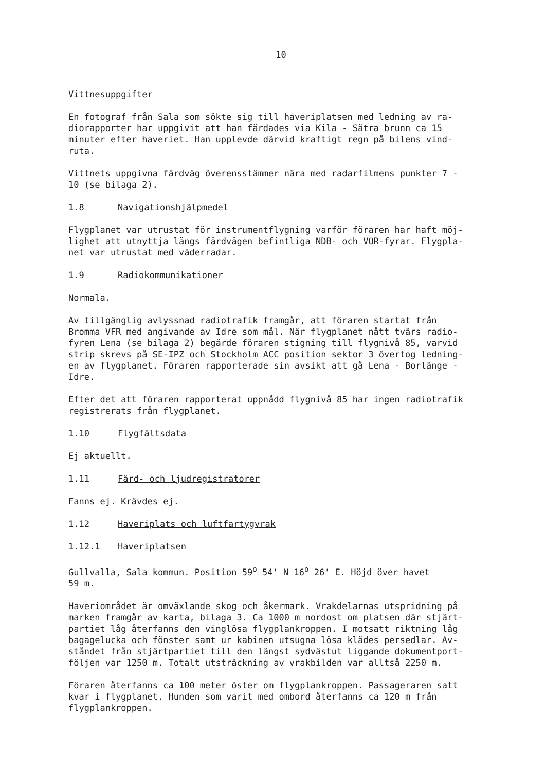10
Vittnesuppgifter
En fotograf från Sala som sökte sig till haveriplatsen med ledning av ra-
diorapporter har uppgivit att han färdades via Kila - Sätra brunn ca 15
minuter efter haveriet. Han upplevde därvid kraftigt regn på bilens vind-
ruta.
Vittnets uppgivna färdväg överensstämmer nära med radarfilmens punkter 7 -
10 (se bilaga 2).
1.8 Navigationshjälpmedel
Flygplanet var utrustat för instrumentflygning varför föraren har haft möj-
lighet att utnyttja längs färdvägen befintliga NDB- och VOR-fyrar. Flygpla-
net var utrustat med väderradar.
1.9 Radiokommunikationer
Normala.
Av tillgänglig avlyssnad radiotrafik framgår, att föraren startat från
Bromma VFR med angivande av Idre som mål. När flygplanet nått tvärs radio-
fyren Lena (se bilaga 2) begärde föraren stigning till flygnivå 85, varvid
strip skrevs på SE-IPZ och Stockholm ACC position sektor 3 övertog ledning-
en av flygplanet. Föraren rapporterade sin avsikt att gå Lena - Borlänge -
Idre.
Efter det att föraren rapporterat uppnådd flygnivå 85 har ingen radiotrafik
registrerats från flygplanet.
1.10 Flygfältsdata
Ej aktuellt.
1.11 Färd- och ljudregistratorer
Fanns ej. Krävdes ej.
1.12 Haveriplats och luftfartygvrak
1.12.1 Haveriplatsen
Gullvalla, Sala kommun. Position 59<sup>o</sup> 54' N 16<sup>o</sup> 26' E. Höjd över havet
59 m.
Haveriområdet är omväxlande skog och åkermark. Vrakdelarnas utspridning på
marken framgår av karta, bilaga 3. Ca 1000 m nordost om platsen där stjärt-
partiet låg återfanns den vinglösa flygplankroppen. I motsatt riktning låg
bagagelucka och fönster samt ur kabinen utsugna lösa klädes persedlar. Av-
ståndet från stjärtpartiet till den längst sydvästut liggande dokumentport-
följen var 1250 m. Totalt utsträckning av vrakbilden var alltså 2250 m.
Föraren återfanns ca 100 meter öster om flygplankroppen. Passageraren satt
kvar i flygplanet. Hunden som varit med ombord återfanns ca 120 m från
flygplankroppen.